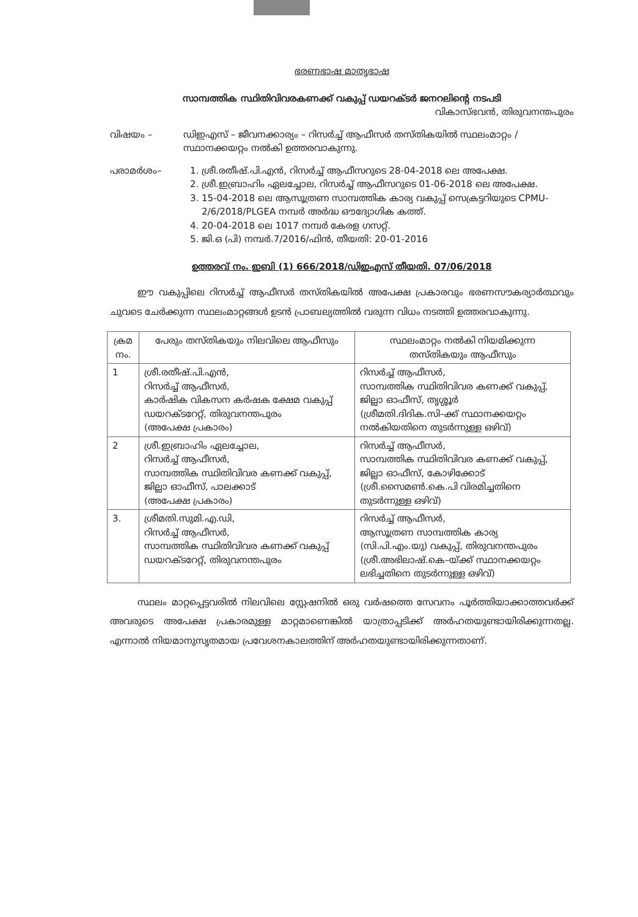ഭരണഭാഷ മാതൃഭാഷ
സാമ്പത്തിക സ്ഥിതിവിവരകണക്ക് വകുപ്പ് ഡയറക്ടർ ജനറലിന്റെ നടപടി
വികാസ്ഭവൻ, തിരുവനന്തപുരം
വിഷയം – ഡിഇഎസ് – ജീവനക്കാര്യം – റിസർച്ച് ആഫീസർ തസ്തികയിൽ സ്ഥലംമാറ്റം / സ്ഥാനക്കയറ്റം നൽകി ഉത്തരവാകുന്നു.
പരാമർശം– 1. ശ്രീ.രതീഷ്.പി.എൻ, റിസർച്ച് ആഫീസറുടെ 28-04-2018 ലെ അപേക്ഷ.
2. ശ്രീ.ഇബ്രാഹിം ഏലച്ചോല, റിസർച്ച് ആഫീസറുടെ 01-06-2018 ലെ അപേക്ഷ.
3. 15-04-2018 ലെ ആസൂത്രണ സാമ്പത്തിക കാര്യ വകുപ്പ് സെക്രട്ടറിയുടെ CPMU-2/6/2018/PLGEA നമ്പർ അർദ്ധ ഔദ്യോഗിക കത്ത്.
4. 20-04-2018 ലെ 1017 നമ്പർ കേരള ഗസറ്റ്.
5. ജി.ഒ (പി) നമ്പർ.7/2016/ഫിൻ, തീയതി: 20-01-2016
ഉത്തരവ് നം. ഇബി (1) 666/2018/ഡിഇഎസ് തീയതി. 07/06/2018
   ഈ വകുപ്പിലെ റിസർച്ച് ആഫീസർ തസ്തികയിൽ അപേക്ഷ പ്രകാരവും ഭരണസൗകര്യാർത്ഥവും ചുവടെ ചേർക്കുന്ന സ്ഥലംമാറ്റങ്ങൾ ഉടൻ പ്രാബല്യത്തിൽ വരുന്ന വിധം നടത്തി ഉത്തരവാകുന്നു.
| ക്രമ നം. | പേരും തസ്തികയും നിലവിലെ ആഫീസും | സ്ഥലംമാറ്റം നൽകി നിയമിക്കുന്ന തസ്തികയും ആഫീസും |
| --- | --- | --- |
| 1 | ശ്രീ.രതീഷ്.പി.എൻ, റിസർച്ച് ആഫീസർ, കാർഷിക വികസന കർഷക ക്ഷേമ വകുപ്പ് ഡയറക്ടറേറ്റ്, തിരുവനന്തപുരം (അപേക്ഷ പ്രകാരം) | റിസർച്ച് ആഫീസർ, സാമ്പത്തിക സ്ഥിതിവിവര കണക്ക് വകുപ്പ്, ജില്ലാ ഓഫീസ്, തൃശ്ശൂർ (ശ്രീമതി.ദിദിക.സി–ക്ക് സ്ഥാനക്കയറ്റം നൽകിയതിനെ തുടർന്നുള്ള ഒഴിവ്) |
| 2 | ശ്രീ.ഇബ്രാഹിം ഏലച്ചോല, റിസർച്ച് ആഫീസർ, സാമ്പത്തിക സ്ഥിതിവിവര കണക്ക് വകുപ്പ്, ജില്ലാ ഓഫീസ്, പാലക്കാട് (അപേക്ഷ പ്രകാരം) | റിസർച്ച് ആഫീസർ, സാമ്പത്തിക സ്ഥിതിവിവര കണക്ക് വകുപ്പ്, ജില്ലാ ഓഫീസ്, കോഴിക്കോട് (ശ്രീ.സൈമൺ.കെ.പി വിരമിച്ചതിനെ തുടർന്നുള്ള ഒഴിവ്) |
| 3. | ശ്രീമതി.സുമി.എ.ഡി, റിസർച്ച് ആഫീസർ, സാമ്പത്തിക സ്ഥിതിവിവര കണക്ക് വകുപ്പ് ഡയറക്ടറേറ്റ്, തിരുവനന്തപുരം | റിസർച്ച് ആഫീസർ, ആസൂത്രണ സാമ്പത്തിക കാര്യ (സി.പി.എം.യു) വകുപ്പ്, തിരുവനന്തപുരം (ശ്രീ.അഭിലാഷ്.കെ–യ്ക്ക് സ്ഥാനക്കയറ്റം ലഭിച്ചതിനെ തുടർന്നുള്ള ഒഴിവ്) |
   സ്ഥലം മാറ്റപ്പെട്ടവരിൽ നിലവിലെ സ്റ്റേഷനിൽ ഒരു വർഷത്തെ സേവനം പൂർത്തിയാക്കാത്തവർക്ക് അവരുടെ അപേക്ഷ പ്രകാരമുള്ള മാറ്റമാണെങ്കിൽ യാത്രാപ്പടിക്ക് അർഹതയുണ്ടായിരിക്കുന്നതല്ല. എന്നാൽ നിയമാനുസൃതമായ പ്രവേശനകാലത്തിന് അർഹതയുണ്ടായിരിക്കുന്നതാണ്.